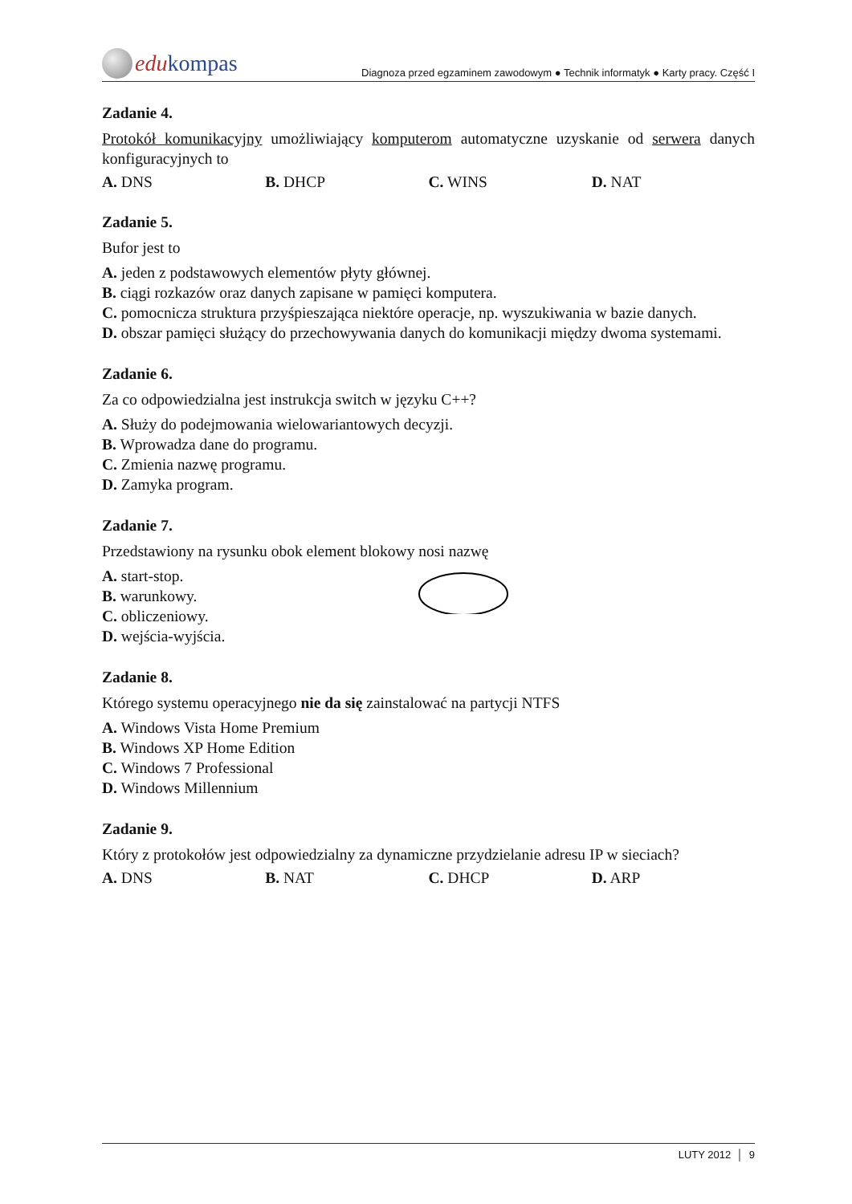edu kompas
Diagnoza przed egzaminem zawodowym ● Technik informatyk ● Karty pracy. Część I
Zadanie 4.
Protokół komunikacyjny umożliwiający komputerom automatyczne uzyskanie od serwera danych konfiguracyjnych to
A. DNS B. DHCP C. WINS D. NAT
Zadanie 5.
Bufor jest to
A. jeden z podstawowych elementów płyty głównej.
B. ciągi rozkazów oraz danych zapisane w pamięci komputera.
C. pomocnicza struktura przyśpieszająca niektóre operacje, np. wyszukiwania w bazie danych.
D. obszar pamięci służący do przechowywania danych do komunikacji między dwoma systemami.
Zadanie 6.
Za co odpowiedzialna jest instrukcja switch w języku C++?
A. Służy do podejmowania wielowariantowych decyzji.
B. Wprowadza dane do programu.
C. Zmienia nazwę programu.
D. Zamyka program.
Zadanie 7.
Przedstawiony na rysunku obok element blokowy nosi nazwę
A. start-stop.
B. warunkowy.
C. obliczeniowy.
D. wejścia-wyjścia.
Zadanie 8.
Którego systemu operacyjnego nie da się zainstalować na partycji NTFS
A. Windows Vista Home Premium
B. Windows XP Home Edition
C. Windows 7 Professional
D. Windows Millennium
Zadanie 9.
Który z protokołów jest odpowiedzialny za dynamiczne przydzielanie adresu IP w sieciach?
A. DNS B. NAT C. DHCP D. ARP
LUTY 2012 │ 9